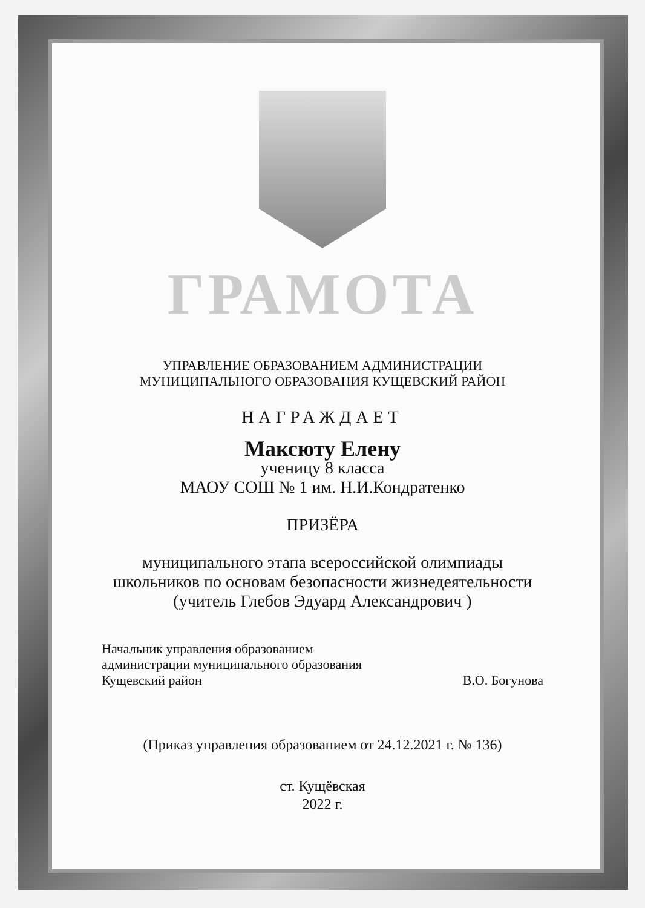ГРАМОТА
УПРАВЛЕНИЕ ОБРАЗОВАНИЕМ АДМИНИСТРАЦИИ
МУНИЦИПАЛЬНОГО ОБРАЗОВАНИЯ КУЩЕВСКИЙ РАЙОН
НАГРАЖДАЕТ
Максюту Елену
ученицу 8 класса
МАОУ СОШ № 1 им. Н.И.Кондратенко
ПРИЗЁРА
муниципального этапа всероссийской олимпиады
школьников по основам безопасности жизнедеятельности
(учитель Глебов Эдуард Александрович )
Начальник управления образованием
администрации муниципального образования
Кущевский район
В.О. Богунова
(Приказ управления образованием от 24.12.2021 г. № 136)
ст. Кущёвская
2022 г.